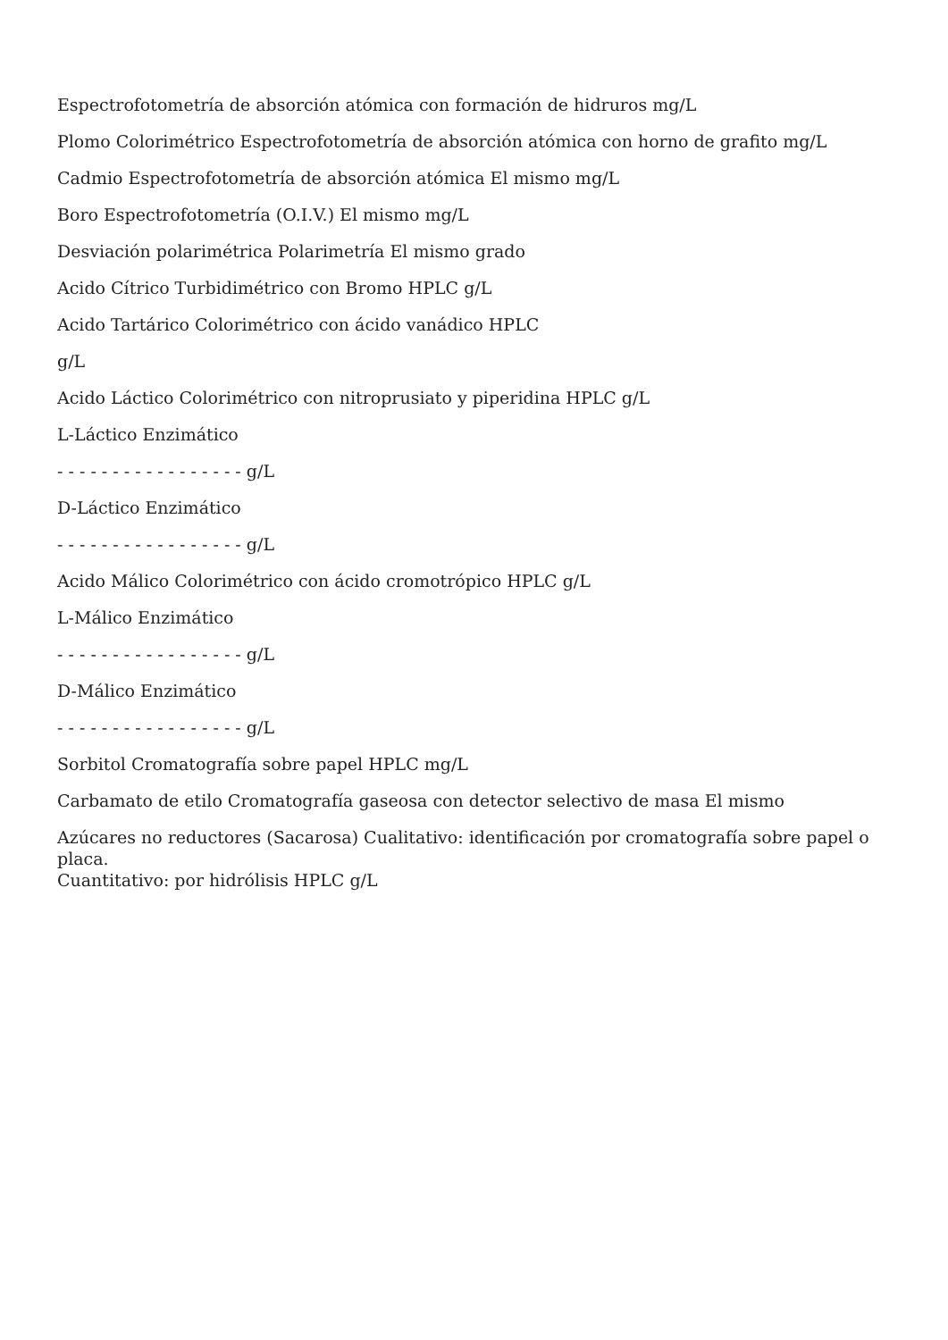Espectrofotometría de absorción atómica con formación de hidruros mg/L
Plomo Colorimétrico Espectrofotometría de absorción atómica con horno de grafito mg/L
Cadmio Espectrofotometría de absorción atómica El mismo mg/L
Boro Espectrofotometría (O.I.V.) El mismo mg/L
Desviación polarimétrica Polarimetría El mismo grado
Acido Cítrico Turbidimétrico con Bromo HPLC g/L
Acido Tartárico Colorimétrico con ácido vanádico HPLC
g/L
Acido Láctico Colorimétrico con nitroprusiato y piperidina HPLC g/L
L-Láctico Enzimático
- - - - - - - - - - - - - - - - - g/L
D-Láctico Enzimático
- - - - - - - - - - - - - - - - - g/L
Acido Málico Colorimétrico con ácido cromotrópico HPLC g/L
L-Málico Enzimático
- - - - - - - - - - - - - - - - - g/L
D-Málico Enzimático
- - - - - - - - - - - - - - - - - g/L
Sorbitol Cromatografía sobre papel HPLC mg/L
Carbamato de etilo Cromatografía gaseosa con detector selectivo de masa El mismo
Azúcares no reductores (Sacarosa) Cualitativo: identificación por cromatografía sobre papel o placa.
Cuantitativo: por hidrólisis HPLC g/L